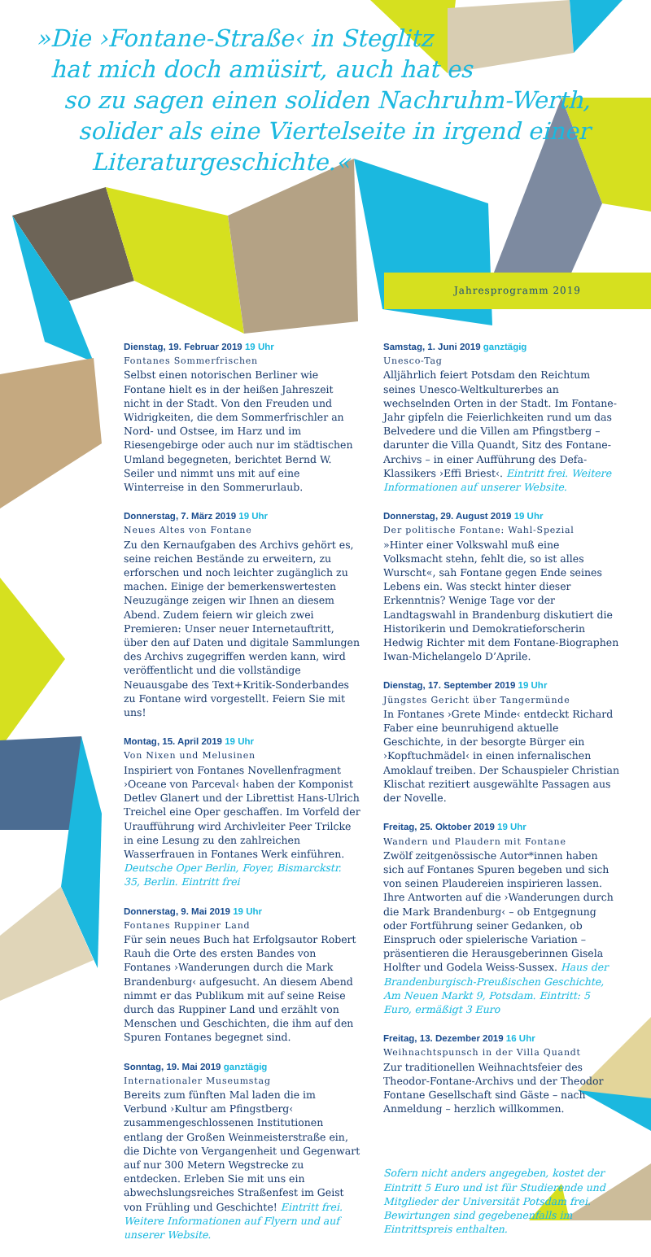»Die ›Fontane-Straße‹ in Steglitz
hat mich doch amüsirt, auch hat es
so zu sagen einen soliden Nachruhm-Werth,
solider als eine Viertelseite in irgend einer
Literaturgeschichte.«
Jahresprogramm 2019
Dienstag, 19. Februar 2019 19 Uhr
Fontanes Sommerfrischen
Selbst einen notorischen Berliner wie Fontane hielt es in der heißen Jahreszeit nicht in der Stadt. Von den Freuden und Widrigkeiten, die dem Sommerfrischler an Nord- und Ostsee, im Harz und im Riesengebirge oder auch nur im städtischen Umland begegneten, berichtet Bernd W. Seiler und nimmt uns mit auf eine Winterreise in den Sommerurlaub.
Donnerstag, 7. März 2019 19 Uhr
Neues Altes von Fontane
Zu den Kernaufgaben des Archivs gehört es, seine reichen Bestände zu erweitern, zu erforschen und noch leichter zugänglich zu machen. Einige der bemerkenswertesten Neuzugänge zeigen wir Ihnen an diesem Abend. Zudem feiern wir gleich zwei Premieren: Unser neuer Internetauftritt, über den auf Daten und digitale Sammlungen des Archivs zugegriffen werden kann, wird veröffentlicht und die vollständige Neuausgabe des Text+Kritik-Sonderbandes zu Fontane wird vorgestellt. Feiern Sie mit uns!
Montag, 15. April 2019 19 Uhr
Von Nixen und Melusinen
Inspiriert von Fontanes Novellenfragment ›Oceane von Parceval‹ haben der Komponist Detlev Glanert und der Librettist Hans-Ulrich Treichel eine Oper geschaffen. Im Vorfeld der Uraufführung wird Archivleiter Peer Trilcke in eine Lesung zu den zahlreichen Wasserfrauen in Fontanes Werk einführen. Deutsche Oper Berlin, Foyer, Bismarckstr. 35, Berlin. Eintritt frei
Donnerstag, 9. Mai 2019 19 Uhr
Fontanes Ruppiner Land
Für sein neues Buch hat Erfolgsautor Robert Rauh die Orte des ersten Bandes von Fontanes ›Wanderungen durch die Mark Brandenburg‹ aufgesucht. An diesem Abend nimmt er das Publikum mit auf seine Reise durch das Ruppiner Land und erzählt von Menschen und Geschichten, die ihm auf den Spuren Fontanes begegnet sind.
Sonntag, 19. Mai 2019 ganztägig
Internationaler Museumstag
Bereits zum fünften Mal laden die im Verbund ›Kultur am Pfingstberg‹ zusammengeschlossenen Institutionen entlang der Großen Weinmeisterstraße ein, die Dichte von Vergangenheit und Gegenwart auf nur 300 Metern Wegstrecke zu entdecken. Erleben Sie mit uns ein abwechslungsreiches Straßenfest im Geist von Frühling und Geschichte! Eintritt frei. Weitere Informationen auf Flyern und auf unserer Website.
Samstag, 1. Juni 2019 ganztägig
Unesco-Tag
Alljährlich feiert Potsdam den Reichtum seines Unesco-Weltkulturerbes an wechselnden Orten in der Stadt. Im Fontane-Jahr gipfeln die Feierlichkeiten rund um das Belvedere und die Villen am Pfingstberg – darunter die Villa Quandt, Sitz des Fontane-Archivs – in einer Aufführung des Defa-Klassikers ›Effi Briest‹. Eintritt frei. Weitere Informationen auf unserer Website.
Donnerstag, 29. August 2019 19 Uhr
Der politische Fontane: Wahl-Spezial
»Hinter einer Volkswahl muß eine Volksmacht stehn, fehlt die, so ist alles Wurscht«, sah Fontane gegen Ende seines Lebens ein. Was steckt hinter dieser Erkenntnis? Wenige Tage vor der Landtagswahl in Brandenburg diskutiert die Historikerin und Demokratieforscherin Hedwig Richter mit dem Fontane-Biographen Iwan-Michelangelo D’Aprile.
Dienstag, 17. September 2019 19 Uhr
Jüngstes Gericht über Tangermünde
In Fontanes ›Grete Minde‹ entdeckt Richard Faber eine beunruhigend aktuelle Geschichte, in der besorgte Bürger ein ›Kopftuchmädel‹ in einen infernalischen Amoklauf treiben. Der Schauspieler Christian Klischat rezitiert ausgewählte Passagen aus der Novelle.
Freitag, 25. Oktober 2019 19 Uhr
Wandern und Plaudern mit Fontane
Zwölf zeitgenössische Autor*innen haben sich auf Fontanes Spuren begeben und sich von seinen Plaudereien inspirieren lassen. Ihre Antworten auf die ›Wanderungen durch die Mark Brandenburg‹ – ob Entgegnung oder Fortführung seiner Gedanken, ob Einspruch oder spielerische Variation – präsentieren die Herausgeberinnen Gisela Holfter und Godela Weiss-Sussex. Haus der Brandenburgisch-Preußischen Geschichte, Am Neuen Markt 9, Potsdam. Eintritt: 5 Euro, ermäßigt 3 Euro
Freitag, 13. Dezember 2019 16 Uhr
Weihnachtspunsch in der Villa Quandt
Zur traditionellen Weihnachtsfeier des Theodor-Fontane-Archivs und der Theodor Fontane Gesellschaft sind Gäste – nach Anmeldung – herzlich willkommen.
Sofern nicht anders angegeben, kostet der Eintritt 5 Euro und ist für Studierende und Mitglieder der Universität Potsdam frei. Bewirtungen sind gegebenenfalls im Eintrittspreis enthalten.